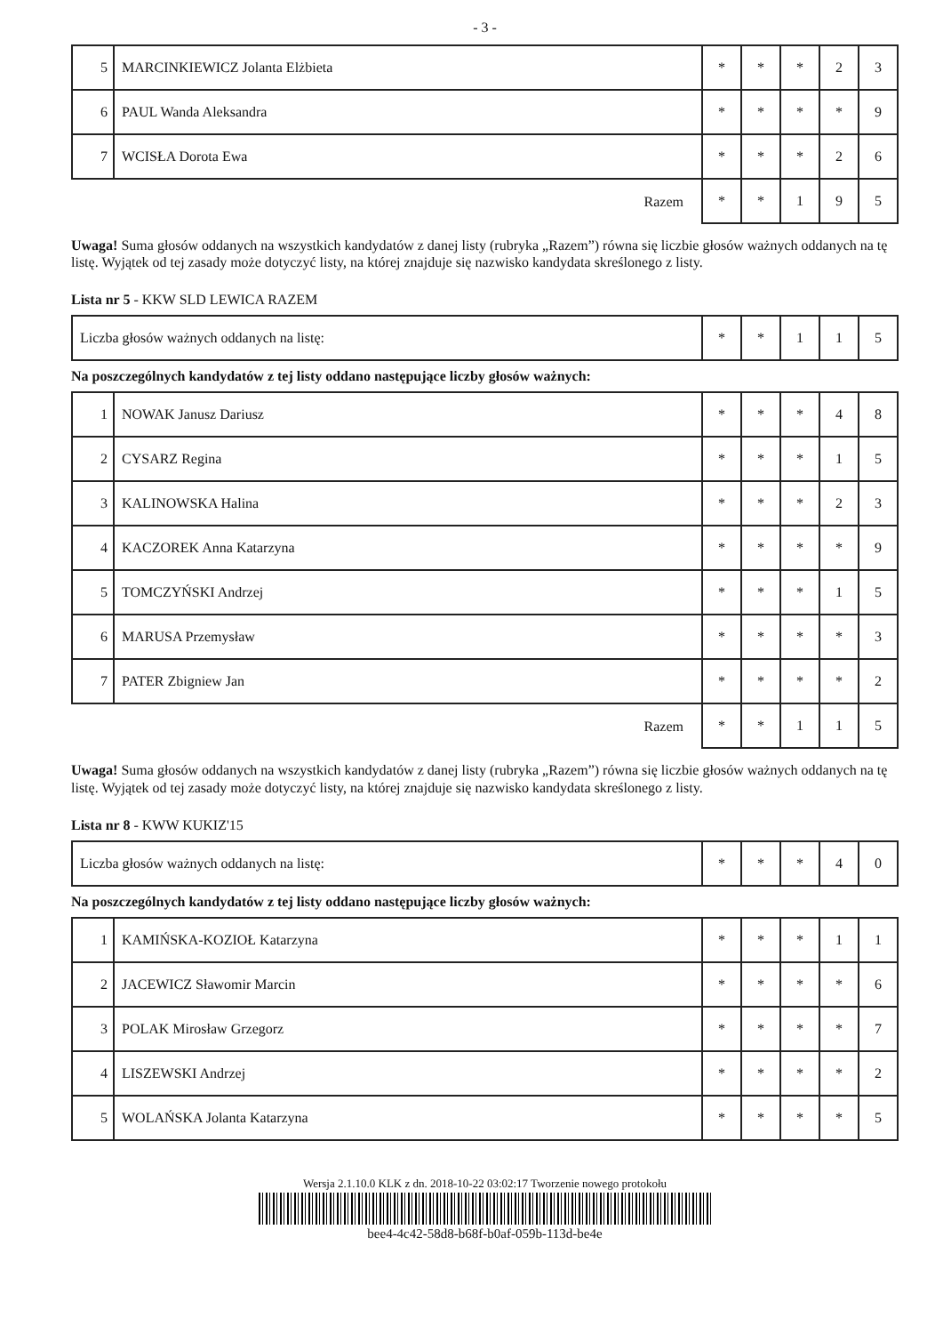- 3 -
| 5 | MARCINKIEWICZ Jolanta Elżbieta | * | * | * | 2 | 3 |
| 6 | PAUL Wanda Aleksandra | * | * | * | * | 9 |
| 7 | WCISŁA Dorota Ewa | * | * | * | 2 | 6 |
| Razem | | * | * | 1 | 9 | 5 |
Uwaga! Suma głosów oddanych na wszystkich kandydatów z danej listy (rubryka „Razem”) równa się liczbie głosów ważnych oddanych na tę listę. Wyjątek od tej zasady może dotyczyć listy, na której znajduje się nazwisko kandydata skreślonego z listy.
Lista nr 5 - KKW SLD LEWICA RAZEM
| Liczba głosów ważnych oddanych na listę: | * | * | 1 | 1 | 5 |
Na poszczególnych kandydatów z tej listy oddano następujące liczby głosów ważnych:
| 1 | NOWAK Janusz Dariusz | * | * | * | 4 | 8 |
| 2 | CYSARZ Regina | * | * | * | 1 | 5 |
| 3 | KALINOWSKA Halina | * | * | * | 2 | 3 |
| 4 | KACZOREK Anna Katarzyna | * | * | * | * | 9 |
| 5 | TOMCZYŃSKI Andrzej | * | * | * | 1 | 5 |
| 6 | MARUSA Przemysław | * | * | * | * | 3 |
| 7 | PATER Zbigniew Jan | * | * | * | * | 2 |
| Razem | | * | * | 1 | 1 | 5 |
Uwaga! Suma głosów oddanych na wszystkich kandydatów z danej listy (rubryka „Razem”) równa się liczbie głosów ważnych oddanych na tę listę. Wyjątek od tej zasady może dotyczyć listy, na której znajduje się nazwisko kandydata skreślonego z listy.
Lista nr 8 - KWW KUKIZ'15
| Liczba głosów ważnych oddanych na listę: | * | * | * | 4 | 0 |
Na poszczególnych kandydatów z tej listy oddano następujące liczby głosów ważnych:
| 1 | KAMIŃSKA-KOZIOŁ Katarzyna | * | * | * | 1 | 1 |
| 2 | JACEWICZ Sławomir Marcin | * | * | * | * | 6 |
| 3 | POLAK Mirosław Grzegorz | * | * | * | * | 7 |
| 4 | LISZEWSKI Andrzej | * | * | * | * | 2 |
| 5 | WOLAŃSKA Jolanta Katarzyna | * | * | * | * | 5 |
Wersja 2.1.10.0 KLK z dn. 2018-10-22 03:02:17 Tworzenie nowego protokołu
bee4-4c42-58d8-b68f-b0af-059b-113d-be4e